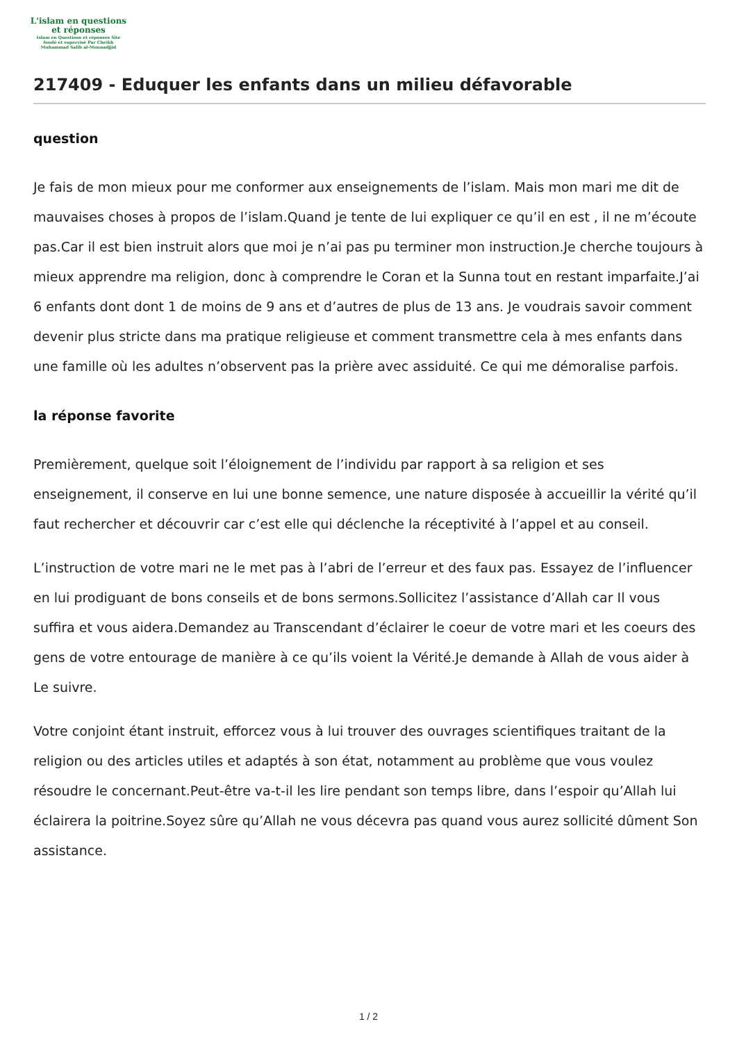L'islam en questions
et réponses
Islam en Questions et réponses Site
fondé et supervisé Par Cheikh
Muhammad Salih al-Mounadjjid
217409 - Eduquer les enfants dans un milieu défavorable
question
Je fais de mon mieux pour me conformer aux enseignements de l’islam. Mais mon mari me dit de mauvaises choses à propos de l’islam.Quand je tente de lui expliquer ce qu’il en est , il ne m’écoute pas.Car il est bien instruit alors que moi je n’ai pas pu terminer mon instruction.Je cherche toujours à mieux apprendre ma religion, donc à comprendre le Coran et la Sunna tout en restant imparfaite.J’ai 6 enfants dont dont 1 de moins de 9 ans et d’autres de plus de 13 ans. Je voudrais savoir comment devenir plus stricte dans ma pratique religieuse et comment transmettre cela à mes enfants dans une famille où les adultes n’observent pas la prière avec assiduité. Ce qui me démoralise parfois.
la réponse favorite
Premièrement, quelque soit l’éloignement de l’individu par rapport à sa religion et ses enseignement, il conserve en lui une bonne semence, une nature disposée à accueillir la vérité qu’il faut rechercher et découvrir car c’est elle qui déclenche la réceptivité à l’appel et au conseil.
L’instruction de votre mari ne le met pas à l’abri de l’erreur et des faux pas. Essayez de l’influencer en lui prodiguant de bons conseils et de bons sermons.Sollicitez l’assistance d’Allah car Il vous suffira et vous aidera.Demandez au Transcendant d’éclairer le coeur de votre mari et les coeurs des gens de votre entourage de manière à ce qu’ils voient la Vérité.Je demande à Allah de vous aider à Le suivre.
Votre conjoint étant instruit, efforcez vous à lui trouver des ouvrages scientifiques traitant de la religion ou des articles utiles et adaptés à son état, notamment au problème que vous voulez résoudre le concernant.Peut-être va-t-il les lire pendant son temps libre, dans l’espoir qu’Allah lui éclairera la poitrine.Soyez sûre qu’Allah ne vous décevra pas quand vous aurez sollicité dûment Son assistance.
1 / 2